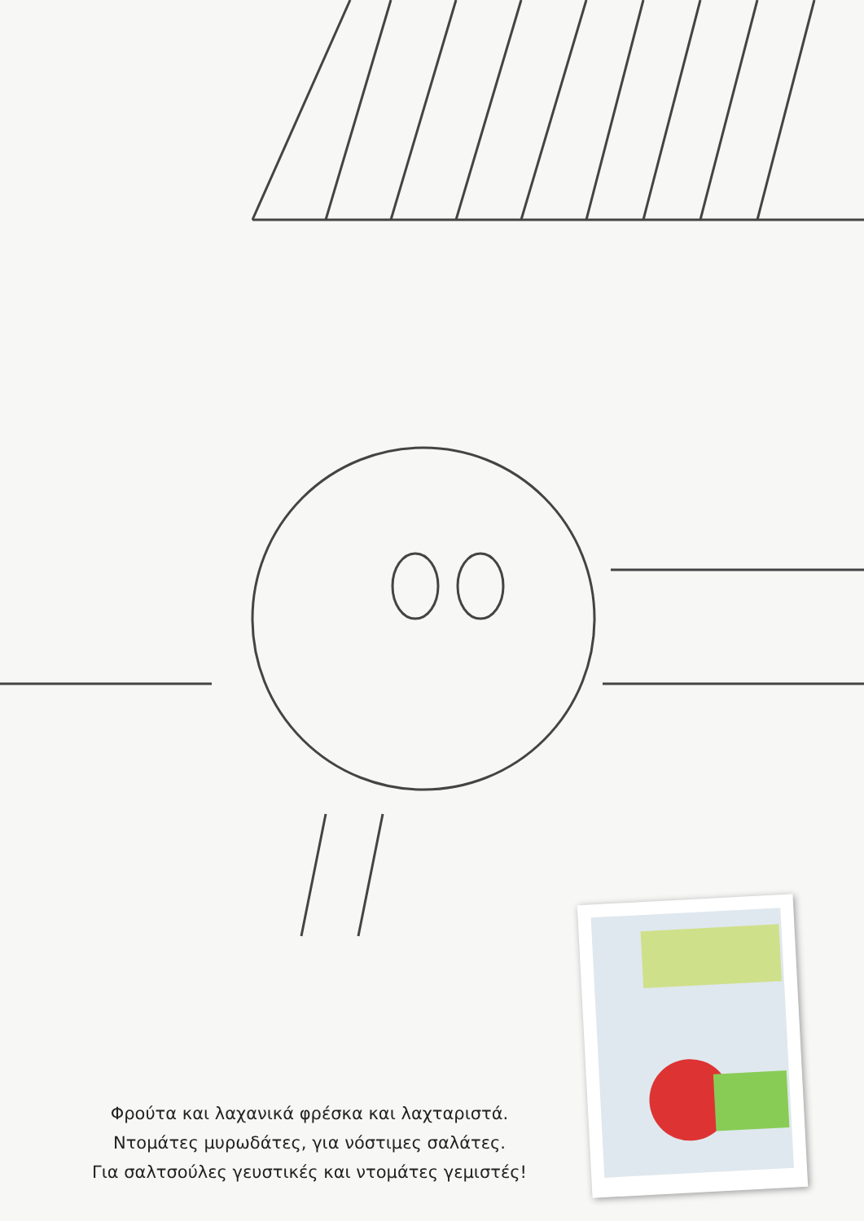Φρούτα και λαχανικά φρέσκα και λαχταριστά.
Ντομάτες μυρωδάτες, για νόστιμες σαλάτες.
Για σαλτσούλες γευστικές και ντομάτες γεμιστές!